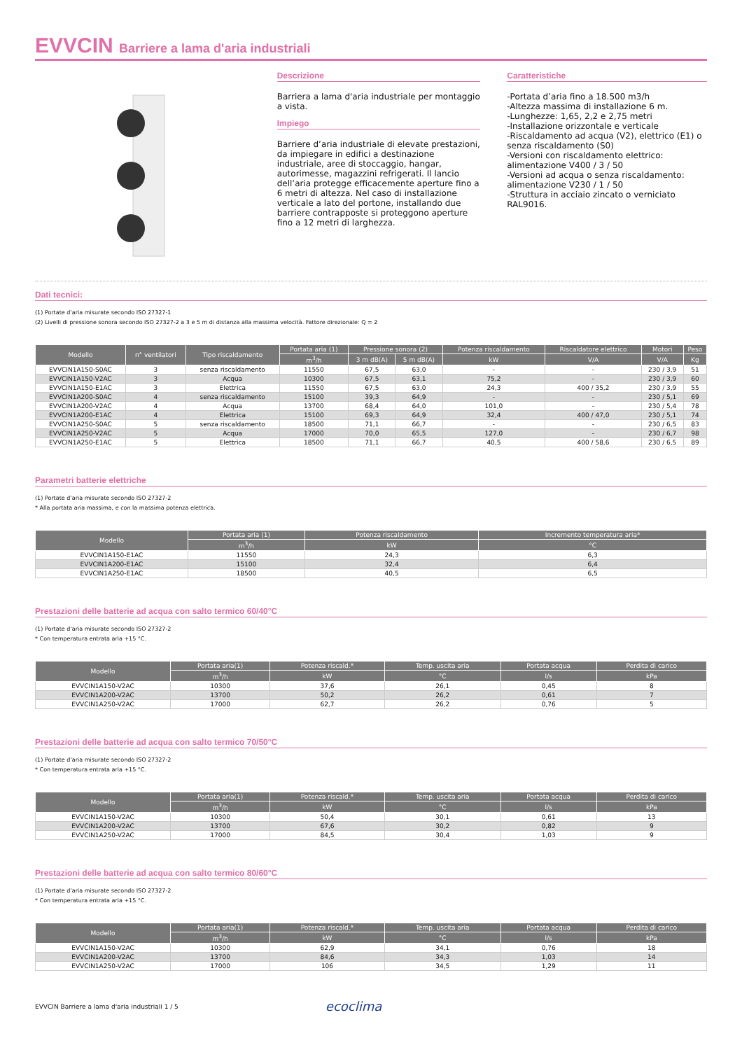EVVCIN Barriere a lama d'aria industriali
Descrizione
Barriera a lama d'aria industriale per montaggio a vista.
Impiego
Barriere d’aria industriale di elevate prestazioni, da impiegare in edifici a destinazione industriale, aree di stoccaggio, hangar, autorimesse, magazzini refrigerati. Il lancio dell’aria protegge efficacemente aperture fino a 6 metri di altezza. Nel caso di installazione verticale a lato del portone, installando due barriere contrapposte si proteggono aperture fino a 12 metri di larghezza.
Caratteristiche
-Portata d’aria fino a 18.500 m3/h
-Altezza massima di installazione 6 m.
-Lunghezze: 1,65, 2,2 e 2,75 metri
-Installazione orizzontale e verticale
-Riscaldamento ad acqua (V2), elettrico (E1) o senza riscaldamento (S0)
-Versioni con riscaldamento elettrico: alimentazione V400 / 3 / 50
-Versioni ad acqua o senza riscaldamento: alimentazione V230 / 1 / 50
-Struttura in acciaio zincato o verniciato RAL9016.
Dati tecnici:
(1) Portate d’aria misurate secondo ISO 27327-1
(2) Livelli di pressione sonora secondo ISO 27327-2 a 3 e 5 m di distanza alla massima velocità. Fattore direzionale: Q = 2
| Modello | n° ventilatori | Tipo riscaldamento | Portata aria (1) | Pressione sonora (2) | | Potenza riscaldamento | Riscaldatore elettrico | Motori | Peso |
| --- | --- | --- | --- | --- | --- | --- | --- | --- | --- |
| | | | m<sup>3</sup>/h | 3 m dB(A) | 5 m dB(A) | kW | V/A | V/A | Kg |
| EVVCIN1A150-S0AC | 3 | senza riscaldamento | 11550 | 67,5 | 63,0 | - | - | 230 / 3,9 | 51 |
| EVVCIN1A150-V2AC | 3 | Acqua | 10300 | 67,5 | 63,1 | 75,2 | - | 230 / 3,9 | 60 |
| EVVCIN1A150-E1AC | 3 | Elettrica | 11550 | 67,5 | 63,0 | 24,3 | 400 / 35,2 | 230 / 3,9 | 55 |
| EVVCIN1A200-S0AC | 4 | senza riscaldamento | 15100 | 39,3 | 64,9 | - | - | 230 / 5,1 | 69 |
| EVVCIN1A200-V2AC | 4 | Acqua | 13700 | 68,4 | 64,0 | 101,0 | - | 230 / 5,4 | 78 |
| EVVCIN1A200-E1AC | 4 | Elettrica | 15100 | 69,3 | 64,9 | 32,4 | 400 / 47,0 | 230 / 5,1 | 74 |
| EVVCIN1A250-S0AC | 5 | senza riscaldamento | 18500 | 71,1 | 66,7 | - | - | 230 / 6,5 | 83 |
| EVVCIN1A250-V2AC | 5 | Acqua | 17000 | 70,0 | 65,5 | 127,0 | - | 230 / 6,7 | 98 |
| EVVCIN1A250-E1AC | 5 | Elettrica | 18500 | 71,1 | 66,7 | 40,5 | 400 / 58,6 | 230 / 6,5 | 89 |
Parametri batterie elettriche
(1) Portate d’aria misurate secondo ISO 27327-2
* Alla portata aria massima, e con la massima potenza elettrica.
| Modello | Portata aria (1) | Potenza riscaldamento | Incremento temperatura aria* |
| --- | --- | --- | --- |
| | m<sup>3</sup>/h | kW | °C |
| EVVCIN1A150-E1AC | 11550 | 24,3 | 6,3 |
| EVVCIN1A200-E1AC | 15100 | 32,4 | 6,4 |
| EVVCIN1A250-E1AC | 18500 | 40,5 | 6,5 |
Prestazioni delle batterie ad acqua con salto termico 60/40°C
(1) Portate d’aria misurate secondo ISO 27327-2
* Con temperatura entrata aria +15 °C.
| Modello | Portata aria(1) | Potenza riscald.* | Temp. uscita aria | Portata acqua | Perdita di carico |
| --- | --- | --- | --- | --- | --- |
| | m<sup>3</sup>/h | kW | °C | l/s | kPa |
| EVVCIN1A150-V2AC | 10300 | 37,6 | 26,1 | 0,45 | 8 |
| EVVCIN1A200-V2AC | 13700 | 50,2 | 26,2 | 0,61 | 7 |
| EVVCIN1A250-V2AC | 17000 | 62,7 | 26,2 | 0,76 | 5 |
Prestazioni delle batterie ad acqua con salto termico 70/50°C
(1) Portate d’aria misurate secondo ISO 27327-2
* Con temperatura entrata aria +15 °C.
| Modello | Portata aria(1) | Potenza riscald.* | Temp. uscita aria | Portata acqua | Perdita di carico |
| --- | --- | --- | --- | --- | --- |
| | m<sup>3</sup>/h | kW | °C | l/s | kPa |
| EVVCIN1A150-V2AC | 10300 | 50,4 | 30,1 | 0,61 | 13 |
| EVVCIN1A200-V2AC | 13700 | 67,6 | 30,2 | 0,82 | 9 |
| EVVCIN1A250-V2AC | 17000 | 84,5 | 30,4 | 1,03 | 9 |
Prestazioni delle batterie ad acqua con salto termico 80/60°C
(1) Portate d’aria misurate secondo ISO 27327-2
* Con temperatura entrata aria +15 °C.
| Modello | Portata aria(1) | Potenza riscald.* | Temp. uscita aria | Portata acqua | Perdita di carico |
| --- | --- | --- | --- | --- | --- |
| | m<sup>3</sup>/h | kW | °C | l/s | kPa |
| EVVCIN1A150-V2AC | 10300 | 62,9 | 34,1 | 0,76 | 18 |
| EVVCIN1A200-V2AC | 13700 | 84,6 | 34,3 | 1,03 | 14 |
| EVVCIN1A250-V2AC | 17000 | 106 | 34,5 | 1,29 | 11 |
EVVCIN Barriere a lama d'aria industriali 1 / 5 ecoclima